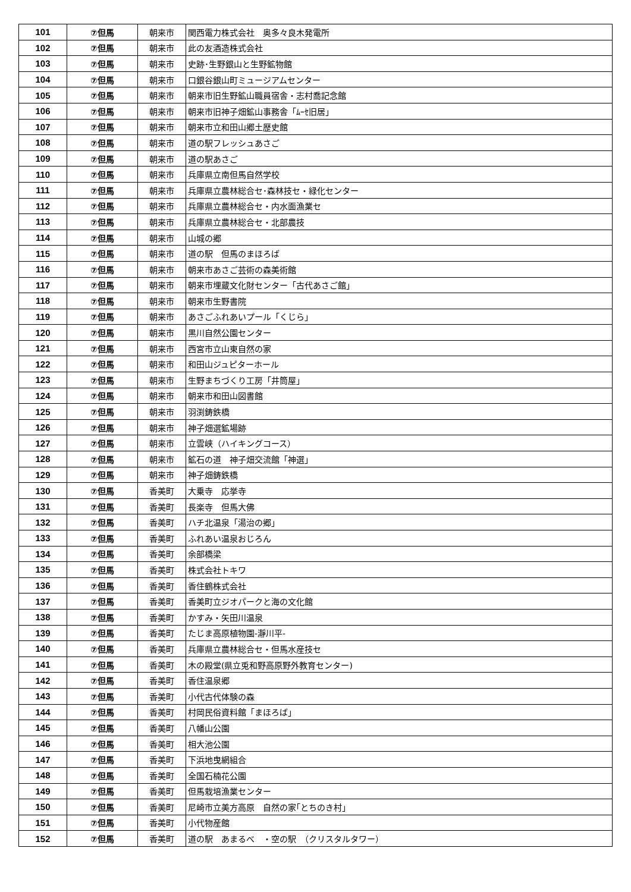| 101 | ⑦但馬 | 朝来市 | 関西電力株式会社 奥多々良木発電所 |
| 102 | ⑦但馬 | 朝来市 | 此の友酒造株式会社 |
| 103 | ⑦但馬 | 朝来市 | 史跡･生野銀山と生野鉱物館 |
| 104 | ⑦但馬 | 朝来市 | 口銀谷銀山町ミュージアムセンター |
| 105 | ⑦但馬 | 朝来市 | 朝来市旧生野鉱山職員宿舎・志村喬記念館 |
| 106 | ⑦但馬 | 朝来市 | 朝来市旧神子畑鉱山事務舎「ﾑｰｾ旧居」 |
| 107 | ⑦但馬 | 朝来市 | 朝来市立和田山郷土歴史館 |
| 108 | ⑦但馬 | 朝来市 | 道の駅フレッシュあさご |
| 109 | ⑦但馬 | 朝来市 | 道の駅あさご |
| 110 | ⑦但馬 | 朝来市 | 兵庫県立南但馬自然学校 |
| 111 | ⑦但馬 | 朝来市 | 兵庫県立農林総合セ･森林技セ・緑化センター |
| 112 | ⑦但馬 | 朝来市 | 兵庫県立農林総合セ・内水面漁業セ |
| 113 | ⑦但馬 | 朝来市 | 兵庫県立農林総合セ・北部農技 |
| 114 | ⑦但馬 | 朝来市 | 山城の郷 |
| 115 | ⑦但馬 | 朝来市 | 道の駅 但馬のまほろば |
| 116 | ⑦但馬 | 朝来市 | 朝来市あさご芸術の森美術館 |
| 117 | ⑦但馬 | 朝来市 | 朝来市埋蔵文化財センター「古代あさご館」 |
| 118 | ⑦但馬 | 朝来市 | 朝来市生野書院 |
| 119 | ⑦但馬 | 朝来市 | あさごふれあいプール「くじら」 |
| 120 | ⑦但馬 | 朝来市 | 黒川自然公園センター |
| 121 | ⑦但馬 | 朝来市 | 西宮市立山東自然の家 |
| 122 | ⑦但馬 | 朝来市 | 和田山ジュピターホール |
| 123 | ⑦但馬 | 朝来市 | 生野まちづくり工房「井筒屋」 |
| 124 | ⑦但馬 | 朝来市 | 朝来市和田山図書館 |
| 125 | ⑦但馬 | 朝来市 | 羽渕鋳鉄橋 |
| 126 | ⑦但馬 | 朝来市 | 神子畑選鉱場跡 |
| 127 | ⑦但馬 | 朝来市 | 立雲峡（ハイキングコース） |
| 128 | ⑦但馬 | 朝来市 | 鉱石の道 神子畑交流館「神選」 |
| 129 | ⑦但馬 | 朝来市 | 神子畑鋳鉄橋 |
| 130 | ⑦但馬 | 香美町 | 大乗寺 応挙寺 |
| 131 | ⑦但馬 | 香美町 | 長楽寺 但馬大佛 |
| 132 | ⑦但馬 | 香美町 | ハチ北温泉「湯治の郷」 |
| 133 | ⑦但馬 | 香美町 | ふれあい温泉おじろん |
| 134 | ⑦但馬 | 香美町 | 余部橋梁 |
| 135 | ⑦但馬 | 香美町 | 株式会社トキワ |
| 136 | ⑦但馬 | 香美町 | 香住鶴株式会社 |
| 137 | ⑦但馬 | 香美町 | 香美町立ジオパークと海の文化館 |
| 138 | ⑦但馬 | 香美町 | かすみ・矢田川温泉 |
| 139 | ⑦但馬 | 香美町 | たじま高原植物園-瀞川平- |
| 140 | ⑦但馬 | 香美町 | 兵庫県立農林総合セ・但馬水産技セ |
| 141 | ⑦但馬 | 香美町 | 木の殿堂(県立兎和野高原野外教育センター) |
| 142 | ⑦但馬 | 香美町 | 香住温泉郷 |
| 143 | ⑦但馬 | 香美町 | 小代古代体験の森 |
| 144 | ⑦但馬 | 香美町 | 村岡民俗資料館「まほろば」 |
| 145 | ⑦但馬 | 香美町 | 八幡山公園 |
| 146 | ⑦但馬 | 香美町 | 相大池公園 |
| 147 | ⑦但馬 | 香美町 | 下浜地曳網組合 |
| 148 | ⑦但馬 | 香美町 | 全国石楠花公園 |
| 149 | ⑦但馬 | 香美町 | 但馬栽培漁業センター |
| 150 | ⑦但馬 | 香美町 | 尼崎市立美方高原 自然の家｢とちのき村｣ |
| 151 | ⑦但馬 | 香美町 | 小代物産館 |
| 152 | ⑦但馬 | 香美町 | 道の駅 あまるべ ・空の駅 （クリスタルタワー） |